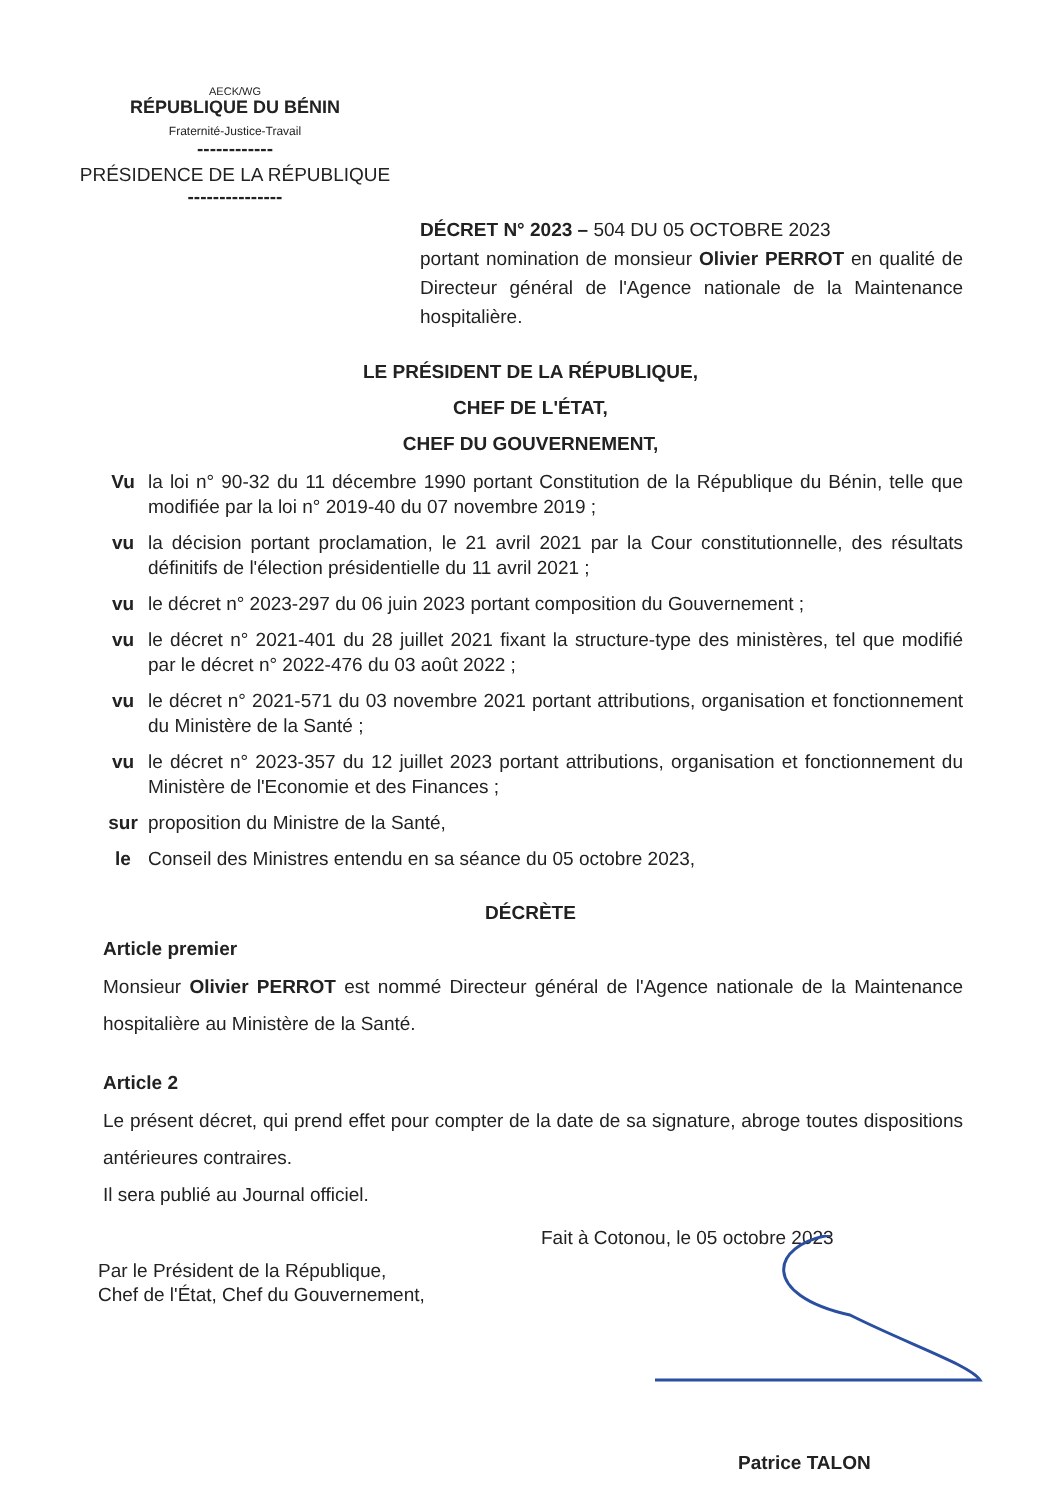AECK/WG
RÉPUBLIQUE DU BÉNIN
Fraternité-Justice-Travail
------------
PRÉSIDENCE DE LA RÉPUBLIQUE
---------------
DÉCRET N° 2023 – 504 DU 05 OCTOBRE 2023
portant nomination de monsieur Olivier PERROT en qualité de Directeur général de l'Agence nationale de la Maintenance hospitalière.
LE PRÉSIDENT DE LA RÉPUBLIQUE,
CHEF DE L'ÉTAT,
CHEF DU GOUVERNEMENT,
| Vu | la loi n° 90-32 du 11 décembre 1990 portant Constitution de la République du Bénin, telle que modifiée par la loi n° 2019-40 du 07 novembre 2019 ; |
| vu | la décision portant proclamation, le 21 avril 2021 par la Cour constitutionnelle, des résultats définitifs de l'élection présidentielle du 11 avril 2021 ; |
| vu | le décret n° 2023-297 du 06 juin 2023 portant composition du Gouvernement ; |
| vu | le décret n° 2021-401 du 28 juillet 2021 fixant la structure-type des ministères, tel que modifié par le décret n° 2022-476 du 03 août 2022 ; |
| vu | le décret n° 2021-571 du 03 novembre 2021 portant attributions, organisation et fonctionnement du Ministère de la Santé ; |
| vu | le décret n° 2023-357 du 12 juillet 2023 portant attributions, organisation et fonctionnement du Ministère de l'Economie et des Finances ; |
| sur | proposition du Ministre de la Santé, |
| le | Conseil des Ministres entendu en sa séance du 05 octobre 2023, |
DÉCRÈTE
Article premier
Monsieur Olivier PERROT est nommé Directeur général de l'Agence nationale de la Maintenance hospitalière au Ministère de la Santé.
Article 2
Le présent décret, qui prend effet pour compter de la date de sa signature, abroge toutes dispositions antérieures contraires.
Il sera publié au Journal officiel.
Fait à Cotonou, le 05 octobre 2023
Par le Président de la République,
Chef de l'État, Chef du Gouvernement,
Patrice TALON